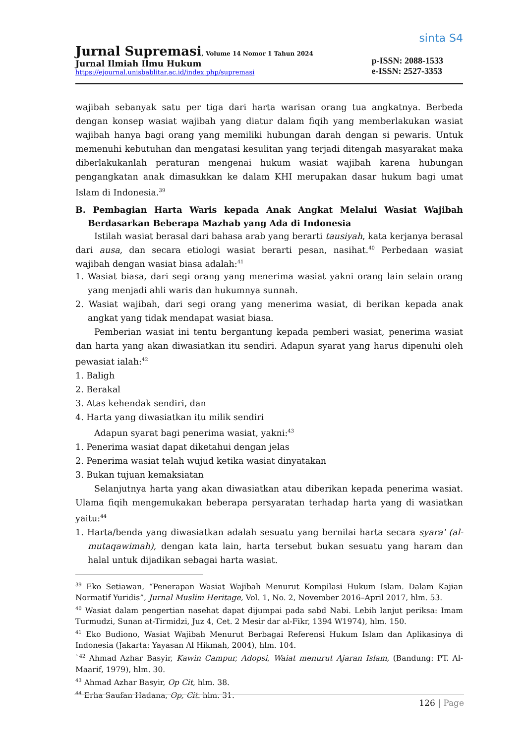Jurnal Supremasi, Volume 14 Nomor 1 Tahun 2024
Jurnal Ilmiah Ilmu Hukum
https://ejournal.unisbablitar.ac.id/index.php/supremasi
sinta S4
p-ISSN: 2088-1533
e-ISSN: 2527-3353
wajibah sebanyak satu per tiga dari harta warisan orang tua angkatnya. Berbeda dengan konsep wasiat wajibah yang diatur dalam fiqih yang memberlakukan wasiat wajibah hanya bagi orang yang memiliki hubungan darah dengan si pewaris. Untuk memenuhi kebutuhan dan mengatasi kesulitan yang terjadi ditengah masyarakat maka diberlakukanlah peraturan mengenai hukum wasiat wajibah karena hubungan pengangkatan anak dimasukkan ke dalam KHI merupakan dasar hukum bagi umat Islam di Indonesia.<sup>39</sup>
B. Pembagian Harta Waris kepada Anak Angkat Melalui Wasiat Wajibah Berdasarkan Beberapa Mazhab yang Ada di Indonesia
Istilah wasiat berasal dari bahasa arab yang berarti tausiyah, kata kerjanya berasal dari ausa, dan secara etiologi wasiat berarti pesan, nasihat.<sup>40</sup> Perbedaan wasiat wajibah dengan wasiat biasa adalah:<sup>41</sup>
1. Wasiat biasa, dari segi orang yang menerima wasiat yakni orang lain selain orang yang menjadi ahli waris dan hukumnya sunnah.
2. Wasiat wajibah, dari segi orang yang menerima wasiat, di berikan kepada anak angkat yang tidak mendapat wasiat biasa.
Pemberian wasiat ini tentu bergantung kepada pemberi wasiat, penerima wasiat dan harta yang akan diwasiatkan itu sendiri. Adapun syarat yang harus dipenuhi oleh pewasiat ialah:<sup>42</sup>
1. Baligh
2. Berakal
3. Atas kehendak sendiri, dan
4. Harta yang diwasiatkan itu milik sendiri
Adapun syarat bagi penerima wasiat, yakni:<sup>43</sup>
1. Penerima wasiat dapat diketahui dengan jelas
2. Penerima wasiat telah wujud ketika wasiat dinyatakan
3. Bukan tujuan kemaksiatan
Selanjutnya harta yang akan diwasiatkan atau diberikan kepada penerima wasiat. Ulama fiqih mengemukakan beberapa persyaratan terhadap harta yang di wasiatkan yaitu:<sup>44</sup>
1. Harta/benda yang diwasiatkan adalah sesuatu yang bernilai harta secara syara' (al-mutaqawimah), dengan kata lain, harta tersebut bukan sesuatu yang haram dan halal untuk dijadikan sebagai harta wasiat.
<sup>39</sup> Eko Setiawan, “Penerapan Wasiat Wajibah Menurut Kompilasi Hukum Islam. Dalam Kajian Normatif Yuridis”, Jurnal Muslim Heritage, Vol. 1, No. 2, November 2016–April 2017, hlm. 53.
<sup>40</sup> Wasiat dalam pengertian nasehat dapat dijumpai pada sabd Nabi. Lebih lanjut periksa: Imam Turmudzi, Sunan at-Tirmidzi, Juz 4, Cet. 2 Mesir dar al-Fikr, 1394 W1974), hlm. 150.
<sup>41</sup> Eko Budiono, Wasiat Wajibah Menurut Berbagai Referensi Hukum Islam dan Aplikasinya di Indonesia (Jakarta: Yayasan Al Hikmah, 2004), hlm. 104.
`<sup>42</sup> Ahmad Azhar Basyir, Kawin Campur, Adopsi, Waiat menurut Ajaran Islam, (Bandung: PT. Al-Maarif, 1979), hlm. 30.
<sup>43</sup> Ahmad Azhar Basyir, Op Cit, hlm. 38.
<sup>44</sup> Erha Saufan Hadana, Op, Cit. hlm. 31.
126 | Page